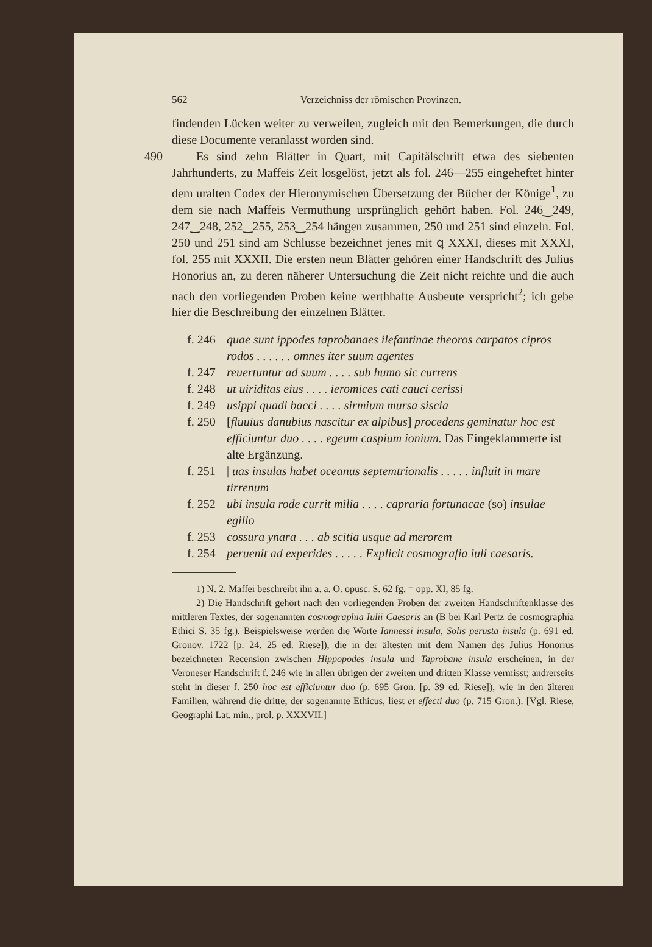562 Verzeichniss der römischen Provinzen.
findenden Lücken weiter zu verweilen, zugleich mit den Bemerkungen, die durch diese Documente veranlasst worden sind.
490 Es sind zehn Blätter in Quart, mit Capitälschrift etwa des siebenten Jahrhunderts, zu Maffeis Zeit losgelöst, jetzt als fol. 246—255 eingeheftet hinter dem uralten Codex der Hieronymischen Übersetzung der Bücher der Könige<sup>1</sup>, zu dem sie nach Maffeis Vermuthung ursprünglich gehört haben. Fol. 246‿249, 247‿248, 252‿255, 253‿254 hängen zusammen, 250 und 251 sind einzeln. Fol. 250 und 251 sind am Schlusse bezeichnet jenes mit ꝗ XXXI, dieses mit XXXI, fol. 255 mit XXXII. Die ersten neun Blätter gehören einer Handschrift des Julius Honorius an, zu deren näherer Untersuchung die Zeit nicht reichte und die auch nach den vorliegenden Proben keine werthhafte Ausbeute verspricht<sup>2</sup>; ich gebe hier die Beschreibung der einzelnen Blätter.
f. 246 quae sunt ippodes taprobanaes ilefantinae theoros carpatos cipros rodos . . . . . . omnes iter suum agentes
f. 247 reuertuntur ad suum . . . . sub humo sic currens
f. 248 ut uiriditas eius . . . . ieromices cati cauci cerissi
f. 249 usippi quadi bacci . . . . sirmium mursa siscia
f. 250 [fluuius danubius nascitur ex alpibus] procedens geminatur hoc est efficiuntur duo . . . . egeum caspium ionium. Das Eingeklammerte ist alte Ergänzung.
f. 251 | uas insulas habet oceanus septemtrionalis . . . . . influit in mare tirrenum
f. 252 ubi insula rode currit milia . . . . capraria fortunacae (so) insulae egilio
f. 253 cossura ynara . . . ab scitia usque ad merorem
f. 254 peruenit ad experides . . . . . Explicit cosmografia iuli caesaris.
1) N. 2. Maffei beschreibt ihn a. a. O. opusc. S. 62 fg. = opp. XI, 85 fg.
2) Die Handschrift gehört nach den vorliegenden Proben der zweiten Handschriftenklasse des mittleren Textes, der sogenannten cosmographia Iulii Caesaris an (B bei Karl Pertz de cosmographia Ethici S. 35 fg.). Beispielsweise werden die Worte Iannessi insula, Solis perusta insula (p. 691 ed. Gronov. 1722 [p. 24. 25 ed. Riese]), die in der ältesten mit dem Namen des Julius Honorius bezeichneten Recension zwischen Hippopodes insula und Taprobane insula erscheinen, in der Veroneser Handschrift f. 246 wie in allen übrigen der zweiten und dritten Klasse vermisst; andrerseits steht in dieser f. 250 hoc est efficiuntur duo (p. 695 Gron. [p. 39 ed. Riese]), wie in den älteren Familien, während die dritte, der sogenannte Ethicus, liest et effecti duo (p. 715 Gron.). [Vgl. Riese, Geographi Lat. min., prol. p. XXXVII.]